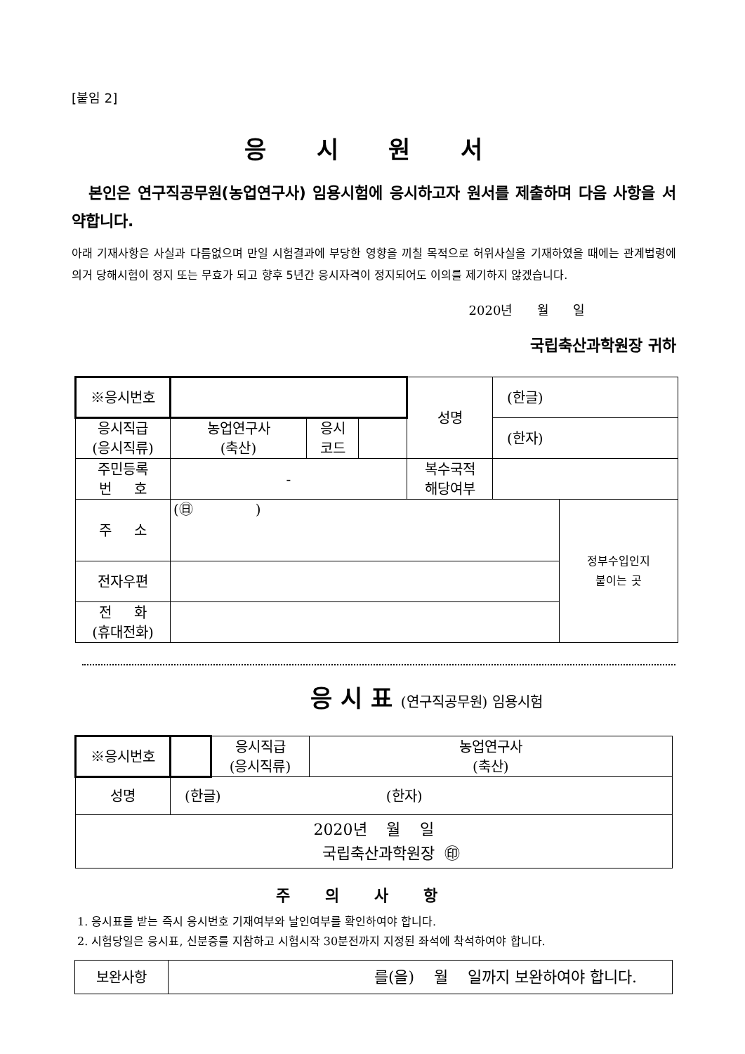[붙임 2]
응 시 원 서
본인은 연구직공무원(농업연구사) 임용시험에 응시하고자 원서를 제출하며 다음 사항을 서약합니다.
아래 기재사항은 사실과 다름없으며 만일 시험결과에 부당한 영향을 끼칠 목적으로 허위사실을 기재하였을 때에는 관계법령에 의거 당해시험이 정지 또는 무효가 되고 향후 5년간 응시자격이 정지되어도 이의를 제기하지 않겠습니다.
2020년 월 일
국립축산과학원장 귀하
| ※응시번호 | | | | 성명 | (한글) | |
| 응시직급 (응시직류) | 농업연구사 (축산) | 응시 코드 | | | (한자) | |
| 주민등록 번 호 | - | | | 복수국적 해당여부 | | |
| 주 소 | (㊐ ) | | | | | 정부수입인지 붙이는 곳 |
| 전자우편 | | | | | | |
| 전 화 (휴대전화) | | | | | | |
응 시 표 (연구직공무원) 임용시험
| ※응시번호 | | 응시직급 (응시직류) | 농업연구사 (축산) |
| 성명 | (한글) (한자) | | |
| 2020년 월 일 국립축산과학원장 ㊞ | | | |
주의사항
1. 응시표를 받는 즉시 응시번호 기재여부와 날인여부를 확인하여야 합니다.
2. 시험당일은 응시표, 신분증를 지참하고 시험시작 30분전까지 지정된 좌석에 착석하여야 합니다.
| 보완사항 | 를(을) 월 일까지 보완하여야 합니다. |